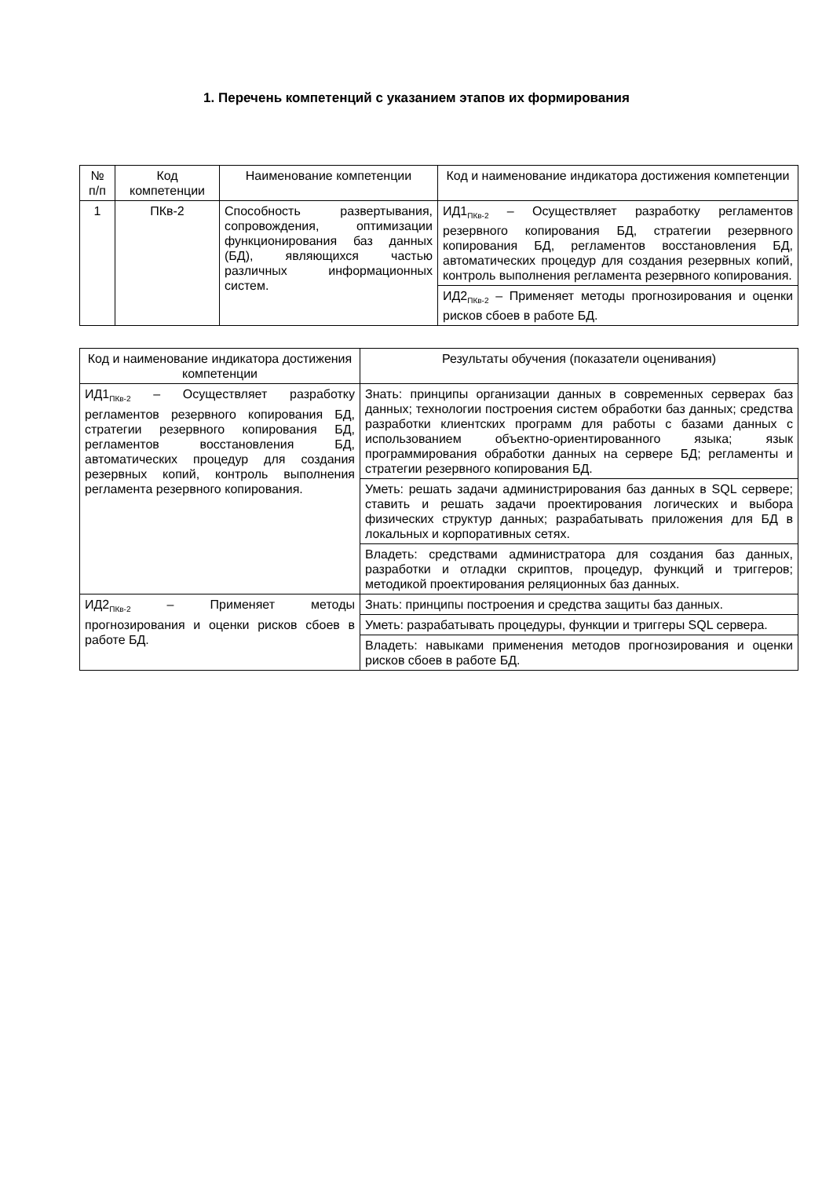1. Перечень компетенций с указанием этапов их формирования
| № п/п | Код компетенции | Наименование компетенции | Код и наименование индикатора достижения компетенции |
| --- | --- | --- | --- |
| 1 | ПКв-2 | Способность развертывания, сопровождения, оптимизации функционирования баз данных (БД), являющихся частью различных информационных систем. | ИД1<sub>ПКв-2</sub> – Осуществляет разработку регламентов резервного копирования БД, стратегии резервного копирования БД, регламентов восстановления БД, автоматических процедур для создания резервных копий, контроль выполнения регламента резервного копирования. |
| | | | ИД2<sub>ПКв-2</sub> – Применяет методы прогнозирования и оценки рисков сбоев в работе БД. |
| Код и наименование индикатора достижения компетенции | Результаты обучения (показатели оценивания) |
| --- | --- |
| ИД1<sub>ПКв-2</sub> – Осуществляет разработку регламентов резервного копирования БД, стратегии резервного копирования БД, регламентов восстановления БД, автоматических процедур для создания резервных копий, контроль выполнения регламента резервного копирования. | Знать: принципы организации данных в современных серверах баз данных; технологии построения систем обработки баз данных; средства разработки клиентских программ для работы с базами данных с использованием объектно-ориентированного языка; язык программирования обработки данных на сервере БД; регламенты и стратегии резервного копирования БД. |
| | Уметь: решать задачи администрирования баз данных в SQL сервере; ставить и решать задачи проектирования логических и выбора физических структур данных; разрабатывать приложения для БД в локальных и корпоративных сетях. |
| | Владеть: средствами администратора для создания баз данных, разработки и отладки скриптов, процедур, функций и триггеров; методикой проектирования реляционных баз данных. |
| ИД2<sub>ПКв-2</sub> – Применяет методы прогнозирования и оценки рисков сбоев в работе БД. | Знать: принципы построения и средства защиты баз данных. |
| | Уметь: разрабатывать процедуры, функции и триггеры SQL сервера. |
| | Владеть: навыками применения методов прогнозирования и оценки рисков сбоев в работе БД. |